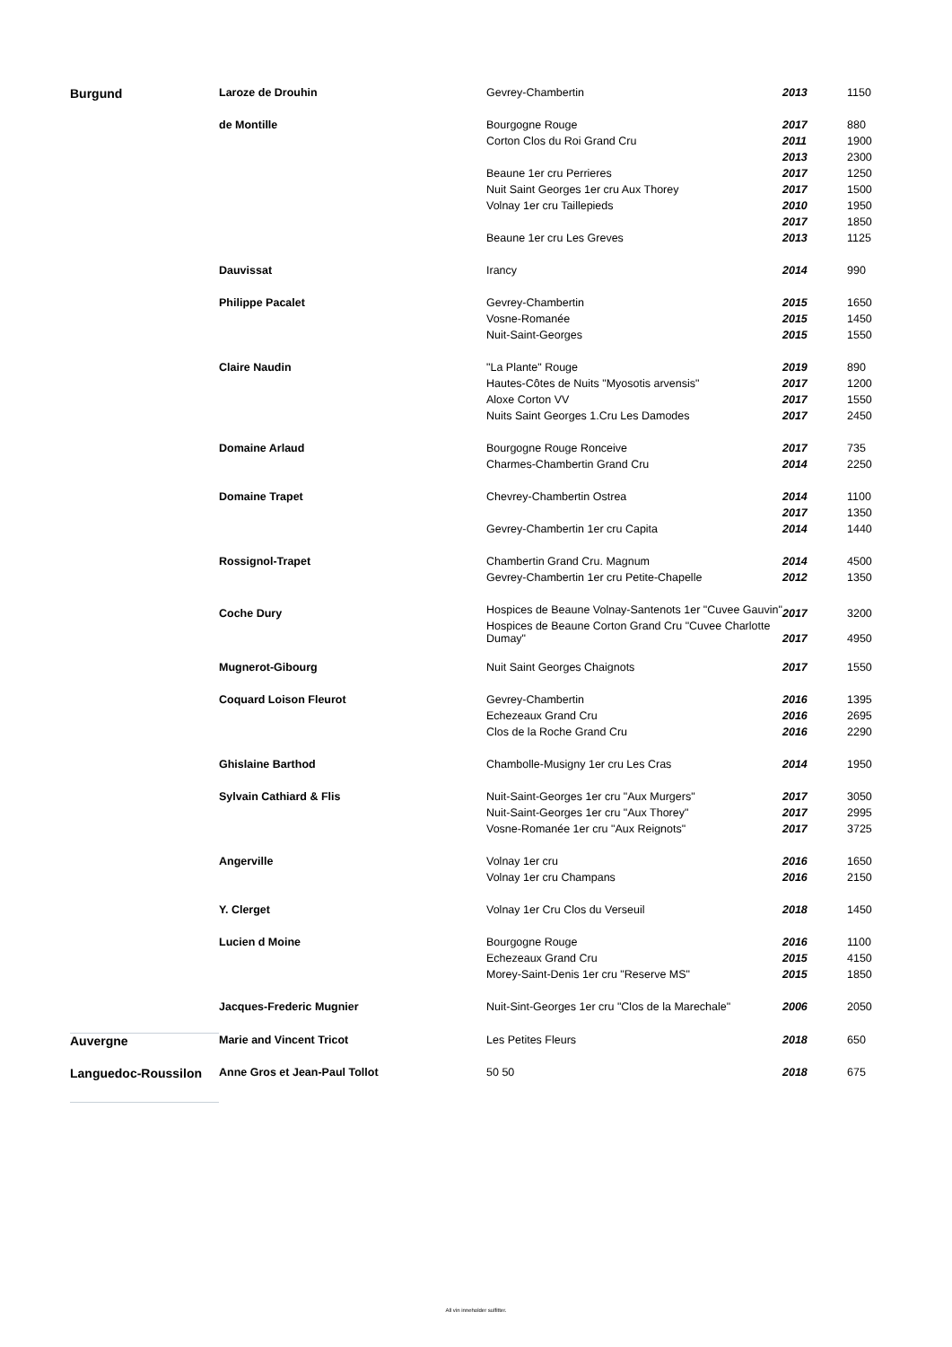| Burgund | Laroze de Drouhin | Gevrey-Chambertin | 2013 | 1150 |
| | de Montille | Bourgogne Rouge | 2017 | 880 |
| | | Corton Clos du Roi Grand Cru | 2011 | 1900 |
| | | | 2013 | 2300 |
| | | Beaune 1er cru Perrieres | 2017 | 1250 |
| | | Nuit Saint Georges 1er cru Aux Thorey | 2017 | 1500 |
| | | Volnay 1er cru Taillepieds | 2010 | 1950 |
| | | | 2017 | 1850 |
| | | Beaune 1er cru Les Greves | 2013 | 1125 |
| | Dauvissat | Irancy | 2014 | 990 |
| | Philippe Pacalet | Gevrey-Chambertin | 2015 | 1650 |
| | | Vosne-Romanée | 2015 | 1450 |
| | | Nuit-Saint-Georges | 2015 | 1550 |
| | Claire Naudin | "La Plante" Rouge | 2019 | 890 |
| | | Hautes-Côtes de Nuits "Myosotis arvensis" | 2017 | 1200 |
| | | Aloxe Corton VV | 2017 | 1550 |
| | | Nuits Saint Georges 1.Cru Les Damodes | 2017 | 2450 |
| | Domaine Arlaud | Bourgogne Rouge Ronceive | 2017 | 735 |
| | | Charmes-Chambertin Grand Cru | 2014 | 2250 |
| | Domaine Trapet | Chevrey-Chambertin Ostrea | 2014 | 1100 |
| | | | 2017 | 1350 |
| | | Gevrey-Chambertin 1er cru Capita | 2014 | 1440 |
| | Rossignol-Trapet | Chambertin Grand Cru. Magnum | 2014 | 4500 |
| | | Gevrey-Chambertin 1er cru Petite-Chapelle | 2012 | 1350 |
| | Coche Dury | Hospices de Beaune Volnay-Santenots 1er "Cuvee Gauvin" | 2017 | 3200 |
| | | Hospices de Beaune Corton Grand Cru "Cuvee Charlotte Dumay" | 2017 | 4950 |
| | Mugnerot-Gibourg | Nuit Saint Georges Chaignots | 2017 | 1550 |
| | Coquard Loison Fleurot | Gevrey-Chambertin | 2016 | 1395 |
| | | Echezeaux Grand Cru | 2016 | 2695 |
| | | Clos de la Roche Grand Cru | 2016 | 2290 |
| | Ghislaine Barthod | Chambolle-Musigny 1er cru Les Cras | 2014 | 1950 |
| | Sylvain Cathiard & Flis | Nuit-Saint-Georges 1er cru "Aux Murgers" | 2017 | 3050 |
| | | Nuit-Saint-Georges 1er cru "Aux Thorey" | 2017 | 2995 |
| | | Vosne-Romanée 1er cru "Aux Reignots" | 2017 | 3725 |
| | Angerville | Volnay 1er cru | 2016 | 1650 |
| | | Volnay 1er cru Champans | 2016 | 2150 |
| | Y. Clerget | Volnay 1er Cru Clos du Verseuil | 2018 | 1450 |
| | Lucien d Moine | Bourgogne Rouge | 2016 | 1100 |
| | | Echezeaux Grand Cru | 2015 | 4150 |
| | | Morey-Saint-Denis 1er cru "Reserve MS" | 2015 | 1850 |
| | Jacques-Frederic Mugnier | Nuit-Sint-Georges 1er cru "Clos de la Marechale" | 2006 | 2050 |
| Auvergne | Marie and Vincent Tricot | Les Petites Fleurs | 2018 | 650 |
| Languedoc-Roussilon | Anne Gros et Jean-Paul Tollot | 50 50 | 2018 | 675 |
All vin inneholder sulfitter.